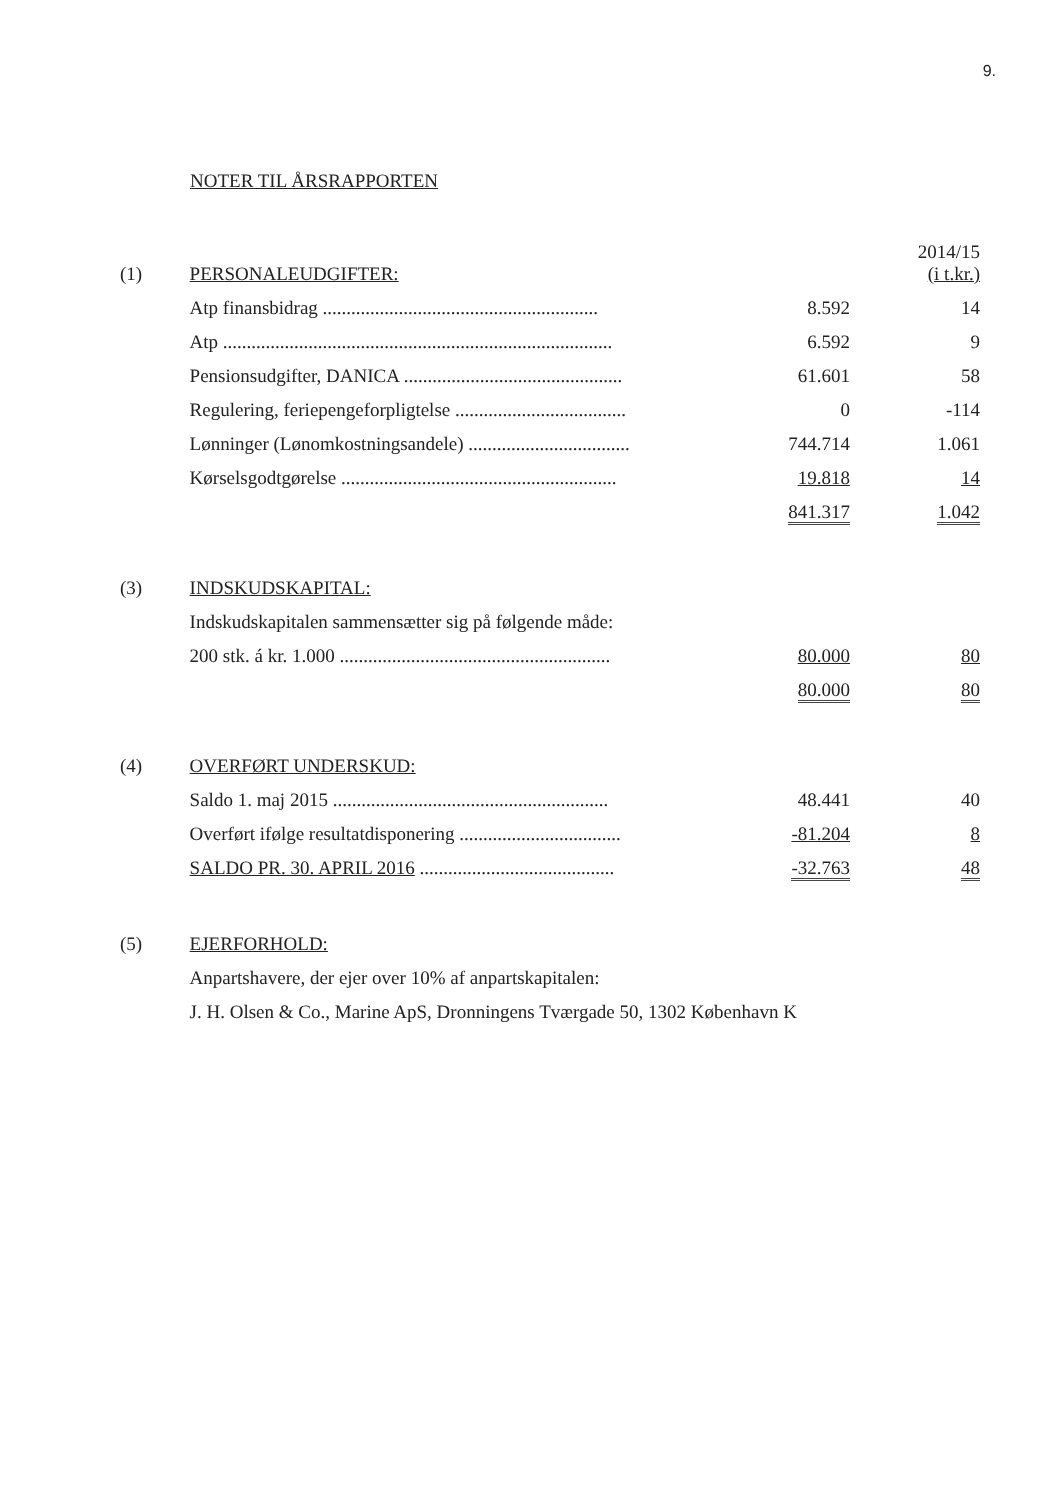9.
NOTER TIL ÅRSRAPPORTEN
| (1) | PERSONALEUDGIFTER: | | 2014/15 (i t.kr.) |
| | Atp finansbidrag .......................................................... | 8.592 | 14 |
| | Atp .................................................................................. | 6.592 | 9 |
| | Pensionsudgifter, DANICA .............................................. | 61.601 | 58 |
| | Regulering, feriepengeforpligtelse .................................... | 0 | -114 |
| | Lønninger (Lønomkostningsandele) .................................. | 744.714 | 1.061 |
| | Kørselsgodtgørelse .......................................................... | 19.818 | 14 |
| | | 841.317 | 1.042 |
| (3) | INDSKUDSKAPITAL: | | |
| | Indskudskapitalen sammensætter sig på følgende måde: | | |
| | 200 stk. á kr. 1.000 ......................................................... | 80.000 | 80 |
| | | 80.000 | 80 |
| (4) | OVERFØRT UNDERSKUD: | | |
| | Saldo 1. maj 2015 .......................................................... | 48.441 | 40 |
| | Overført ifølge resultatdisponering .................................. | -81.204 | 8 |
| | SALDO PR. 30. APRIL 2016 ......................................... | -32.763 | 48 |
| (5) | EJERFORHOLD: | | |
| | Anpartshavere, der ejer over 10% af anpartskapitalen: | | |
| | J. H. Olsen & Co., Marine ApS, Dronningens Tværgade 50, 1302 København K | | |